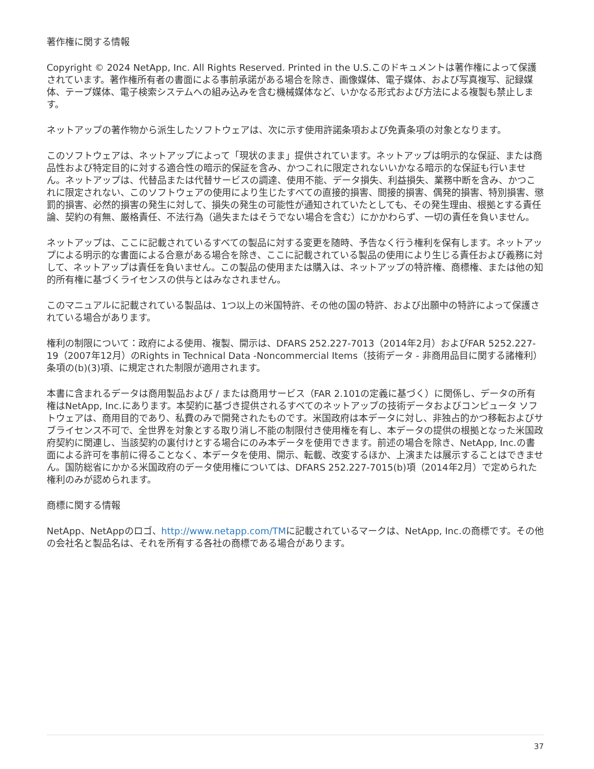著作権に関する情報
Copyright © 2024 NetApp, Inc. All Rights Reserved. Printed in the U.S.このドキュメントは著作権によって保護されています。著作権所有者の書面による事前承諾がある場合を除き、画像媒体、電子媒体、および写真複写、記録媒体、テープ媒体、電子検索システムへの組み込みを含む機械媒体など、いかなる形式および方法による複製も禁止します。
ネットアップの著作物から派生したソフトウェアは、次に示す使用許諾条項および免責条項の対象となります。
このソフトウェアは、ネットアップによって「現状のまま」提供されています。ネットアップは明示的な保証、または商品性および特定目的に対する適合性の暗示的保証を含み、かつこれに限定されないいかなる暗示的な保証も行いません。ネットアップは、代替品または代替サービスの調達、使用不能、データ損失、利益損失、業務中断を含み、かつこれに限定されない、このソフトウェアの使用により生じたすべての直接的損害、間接的損害、偶発的損害、特別損害、懲罰的損害、必然的損害の発生に対して、損失の発生の可能性が通知されていたとしても、その発生理由、根拠とする責任論、契約の有無、厳格責任、不法行為（過失またはそうでない場合を含む）にかかわらず、一切の責任を負いません。
ネットアップは、ここに記載されているすべての製品に対する変更を随時、予告なく行う権利を保有します。ネットアップによる明示的な書面による合意がある場合を除き、ここに記載されている製品の使用により生じる責任および義務に対して、ネットアップは責任を負いません。この製品の使用または購入は、ネットアップの特許権、商標権、または他の知的所有権に基づくライセンスの供与とはみなされません。
このマニュアルに記載されている製品は、1つ以上の米国特許、その他の国の特許、および出願中の特許によって保護されている場合があります。
権利の制限について：政府による使用、複製、開示は、DFARS 252.227-7013（2014年2月）およびFAR 5252.227-19（2007年12月）のRights in Technical Data -Noncommercial Items（技術データ - 非商用品目に関する諸権利）条項の(b)(3)項、に規定された制限が適用されます。
本書に含まれるデータは商用製品および / または商用サービス（FAR 2.101の定義に基づく）に関係し、データの所有権はNetApp, Inc.にあります。本契約に基づき提供されるすべてのネットアップの技術データおよびコンピュータ ソフトウェアは、商用目的であり、私費のみで開発されたものです。米国政府は本データに対し、非独占的かつ移転およびサブライセンス不可で、全世界を対象とする取り消し不能の制限付き使用権を有し、本データの提供の根拠となった米国政府契約に関連し、当該契約の裏付けとする場合にのみ本データを使用できます。前述の場合を除き、NetApp, Inc.の書面による許可を事前に得ることなく、本データを使用、開示、転載、改変するほか、上演または展示することはできません。国防総省にかかる米国政府のデータ使用権については、DFARS 252.227-7015(b)項（2014年2月）で定められた権利のみが認められます。
商標に関する情報
NetApp、NetAppのロゴ、http://www.netapp.com/TMに記載されているマークは、NetApp, Inc.の商標です。その他の会社名と製品名は、それを所有する各社の商標である場合があります。
37